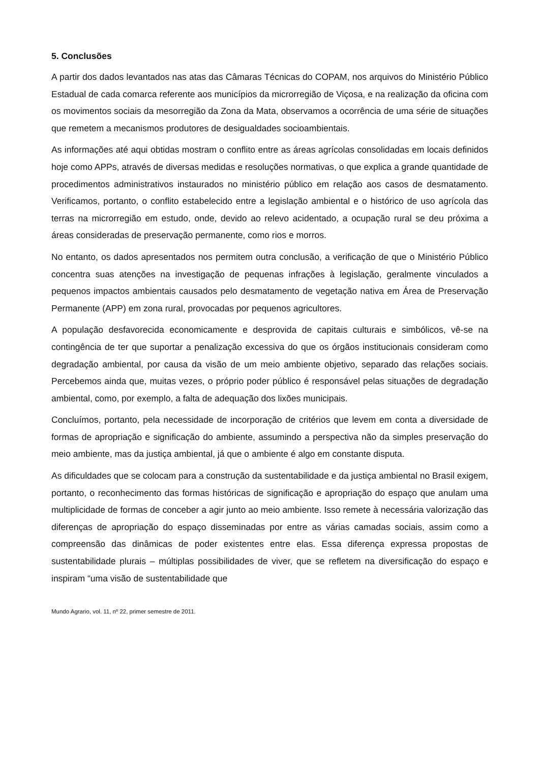5. Conclusões
A partir dos dados levantados nas atas das Câmaras Técnicas do COPAM, nos arquivos do Ministério Público Estadual de cada comarca referente aos municípios da microrregião de Viçosa, e na realização da oficina com os movimentos sociais da mesorregião da Zona da Mata, observamos a ocorrência de uma série de situações que remetem a mecanismos produtores de desigualdades socioambientais.
As informações até aqui obtidas mostram o conflito entre as áreas agrícolas consolidadas em locais definidos hoje como APPs, através de diversas medidas e resoluções normativas, o que explica a grande quantidade de procedimentos administrativos instaurados no ministério público em relação aos casos de desmatamento. Verificamos, portanto, o conflito estabelecido entre a legislação ambiental e o histórico de uso agrícola das terras na microrregião em estudo, onde, devido ao relevo acidentado, a ocupação rural se deu próxima a áreas consideradas de preservação permanente, como rios e morros.
No entanto, os dados apresentados nos permitem outra conclusão, a verificação de que o Ministério Público concentra suas atenções na investigação de pequenas infrações à legislação, geralmente vinculados a pequenos impactos ambientais causados pelo desmatamento de vegetação nativa em Área de Preservação Permanente (APP) em zona rural, provocadas por pequenos agricultores.
A população desfavorecida economicamente e desprovida de capitais culturais e simbólicos, vê-se na contingência de ter que suportar a penalização excessiva do que os órgãos institucionais consideram como degradação ambiental, por causa da visão de um meio ambiente objetivo, separado das relações sociais. Percebemos ainda que, muitas vezes, o próprio poder público é responsável pelas situações de degradação ambiental, como, por exemplo, a falta de adequação dos lixões municipais.
Concluímos, portanto, pela necessidade de incorporação de critérios que levem em conta a diversidade de formas de apropriação e significação do ambiente, assumindo a perspectiva não da simples preservação do meio ambiente, mas da justiça ambiental, já que o ambiente é algo em constante disputa.
As dificuldades que se colocam para a construção da sustentabilidade e da justiça ambiental no Brasil exigem, portanto, o reconhecimento das formas históricas de significação e apropriação do espaço que anulam uma multiplicidade de formas de conceber a agir junto ao meio ambiente. Isso remete à necessária valorização das diferenças de apropriação do espaço disseminadas por entre as várias camadas sociais, assim como a compreensão das dinâmicas de poder existentes entre elas. Essa diferença expressa propostas de sustentabilidade plurais – múltiplas possibilidades de viver, que se refletem na diversificação do espaço e inspiram “uma visão de sustentabilidade que
Mundo Agrario, vol. 11, nº 22, primer semestre de 2011.